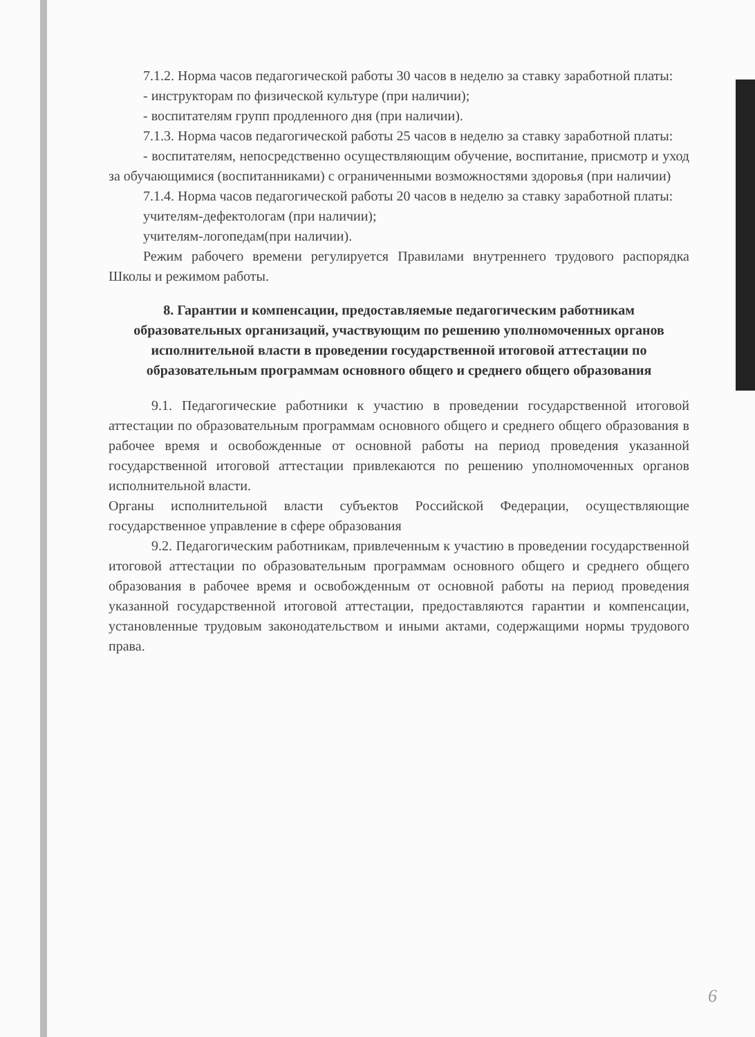7.1.2. Норма часов педагогической работы 30 часов в неделю за ставку заработной платы:
- инструкторам по физической культуре (при наличии);
- воспитателям групп продленного дня (при наличии).
7.1.3. Норма часов педагогической работы 25 часов в неделю за ставку заработной платы:
- воспитателям, непосредственно осуществляющим обучение, воспитание, присмотр и уход за обучающимися (воспитанниками) с ограниченными возможностями здоровья (при наличии)
7.1.4. Норма часов педагогической работы 20 часов в неделю за ставку заработной платы:
учителям-дефектологам (при наличии);
учителям-логопедам(при наличии).
Режим рабочего времени регулируется Правилами внутреннего трудового распорядка Школы и режимом работы.
8. Гарантии и компенсации, предоставляемые педагогическим работникам образовательных организаций, участвующим по решению уполномоченных органов исполнительной власти в проведении государственной итоговой аттестации по образовательным программам основного общего и среднего общего образования
9.1. Педагогические работники к участию в проведении государственной итоговой аттестации по образовательным программам основного общего и среднего общего образования в рабочее время и освобожденные от основной работы на период проведения указанной государственной итоговой аттестации привлекаются по решению уполномоченных органов исполнительной власти.
Органы исполнительной власти субъектов Российской Федерации, осуществляющие государственное управление в сфере образования
9.2. Педагогическим работникам, привлеченным к участию в проведении государственной итоговой аттестации по образовательным программам основного общего и среднего общего образования в рабочее время и освобожденным от основной работы на период проведения указанной государственной итоговой аттестации, предоставляются гарантии и компенсации, установленные трудовым законодательством и иными актами, содержащими нормы трудового права.
6